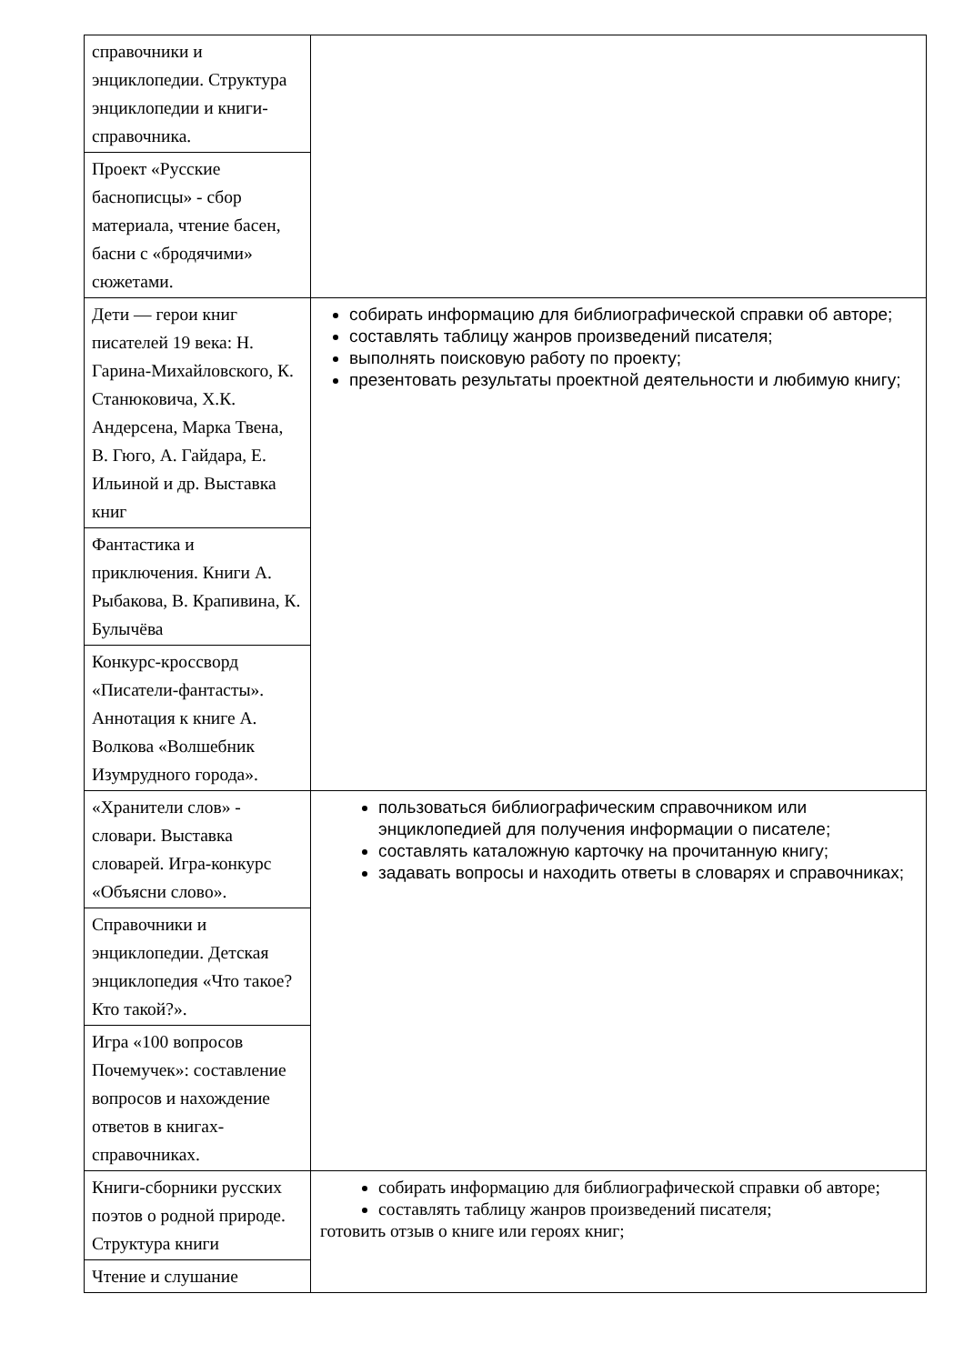| справочники и энциклопедии. Структура энциклопедии и книги-справочника. | |
| Проект «Русские баснописцы» - сбор материала, чтение басен, басни с «бродячими» сюжетами. | |
| Дети — герои книг писателей 19 века: Н. Гарина-Михайловского, К. Станюковича, Х.К. Андерсена, Марка Твена, В. Гюго, А. Гайдара, Е. Ильиной и др. Выставка книг | собирать информацию для библиографической справки об авторе; составлять таблицу жанров произведений писателя; выполнять поисковую работу по проекту; презентовать результаты проектной деятельности и любимую книгу; |
| Фантастика и приключения. Книги А. Рыбакова, В. Крапивина, К. Булычёва | |
| Конкурс-кроссворд «Писатели-фантасты». Аннотация к книге А. Волкова «Волшебник Изумрудного города». | |
| «Хранители слов» - словари. Выставка словарей. Игра-конкурс «Объясни слово». | пользоваться библиографическим справочником или энциклопедией для получения информации о писателе; составлять каталожную карточку на прочитанную книгу; задавать вопросы и находить ответы в словарях и справочниках; |
| Справочники и энциклопедии. Детская энциклопедия «Что такое? Кто такой?». | |
| Игра «100 вопросов Почемучек»: составление вопросов и нахождение ответов в книгах-справочниках. | |
| Книги-сборники русских поэтов о родной природе. Структура книги | собирать информацию для библиографической справки об авторе; составлять таблицу жанров произведений писателя; готовить отзыв о книге или героях книг; |
| Чтение и слушание | |